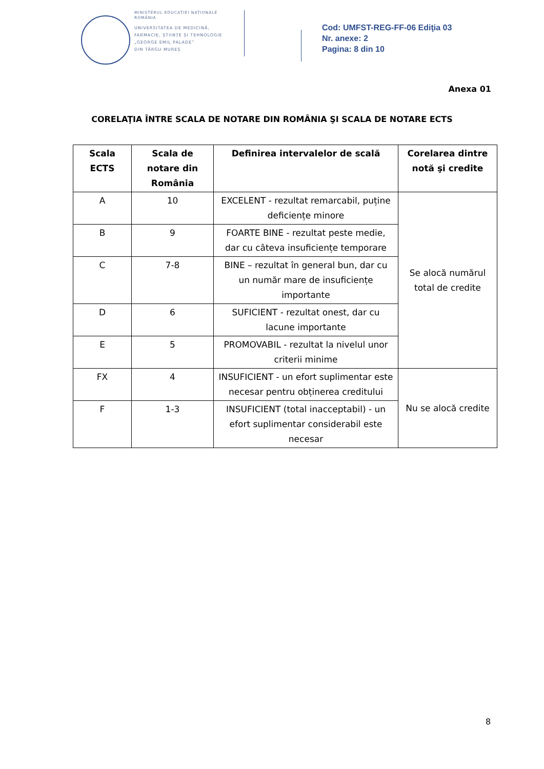MINISTERUL EDUCAȚIEI NAȚIONALE
ROMÂNIA
UNIVERSITATEA DE MEDICINĂ,
FARMACIE, ȘTIINȚE ȘI TEHNOLOGIE
„GEORGE EMIL PALADE”
DIN TÂRGU MUREȘ
Cod: UMFST-REG-FF-06 Ediţia 03
Nr. anexe: 2
Pagina: 8 din 10
Anexa 01
CORELAŢIA ÎNTRE SCALA DE NOTARE DIN ROMÂNIA ŞI SCALA DE NOTARE ECTS
| Scala ECTS | Scala de notare din România | Definirea intervalelor de scală | Corelarea dintre notă şi credite |
| --- | --- | --- | --- |
| A | 10 | EXCELENT - rezultat remarcabil, puține deficiențe minore | Se alocă numărul total de credite |
| B | 9 | FOARTE BINE - rezultat peste medie, dar cu câteva insuficiențe temporare | |
| C | 7-8 | BINE – rezultat în general bun, dar cu un număr mare de insuficiențe importante | |
| D | 6 | SUFICIENT - rezultat onest, dar cu lacune importante | |
| E | 5 | PROMOVABIL - rezultat la nivelul unor criterii minime | |
| FX | 4 | INSUFICIENT - un efort suplimentar este necesar pentru obținerea creditului | Nu se alocă credite |
| F | 1-3 | INSUFICIENT (total inacceptabil) - un efort suplimentar considerabil este necesar | |
8